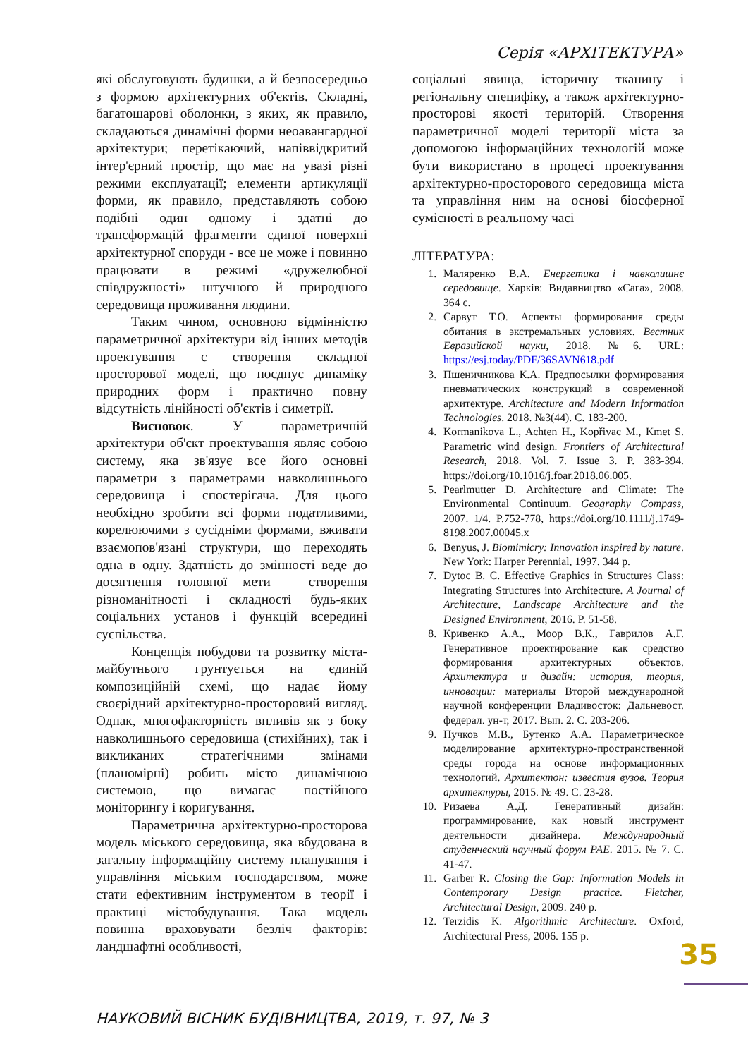Серія «АРХІТЕКТУРА»
які обслуговують будинки, а й безпосередньо з формою архітектурних об'єктів. Складні, багатошарові оболонки, з яких, як правило, складаються динамічні форми неоавангардної архітектури; перетікаючий, напіввідкритий інтер'єрний простір, що має на увазі різні режими експлуатації; елементи артикуляції форми, як правило, представляють собою подібні один одному і здатні до трансформацій фрагменти єдиної поверхні архітектурної споруди - все це може і повинно працювати в режимі «дружелюбної співдружності» штучного й природного середовища проживання людини.
Таким чином, основною відмінністю параметричної архітектури від інших методів проектування є створення складної просторової моделі, що поєднує динаміку природних форм і практично повну відсутність лінійності об'єктів і симетрії.
Висновок. У параметричній архітектури об'єкт проектування являє собою систему, яка зв'язує все його основні параметри з параметрами навколишнього середовища і спостерігача. Для цього необхідно зробити всі форми податливими, корелюючими з сусідніми формами, вживати взаємопов'язані структури, що переходять одна в одну. Здатність до змінності веде до досягнення головної мети – створення різноманітності і складності будь-яких соціальних установ і функцій всередині суспільства.
Концепція побудови та розвитку міста-майбутнього грунтується на єдиній композиційній схемі, що надає йому своєрідний архітектурно-просторовий вигляд. Однак, многофакторність впливів як з боку навколишнього середовища (стихійних), так і викликаних стратегічними змінами (планомірні) робить місто динамічною системою, що вимагає постійного моніторингу і коригування.
Параметрична архітектурно-просторова модель міського середовища, яка вбудована в загальну інформаційну систему планування і управління міським господарством, може стати ефективним інструментом в теорії і практиці містобудування. Така модель повинна враховувати безліч факторів: ландшафтні особливості,
соціальні явища, історичну тканину і регіональну специфіку, а також архітектурно-просторові якості територій. Створення параметричної моделі території міста за допомогою інформаційних технологій може бути використано в процесі проектування архітектурно-просторового середовища міста та управління ним на основі біосферної сумісності в реальному часі
ЛІТЕРАТУРА:
1. Маляренко В.А. Енергетика і навколишнє середовище. Харків: Видавництво «Сага», 2008. 364 с.
2. Сарвут Т.О. Аспекты формирования среды обитания в экстремальных условиях. Вестник Евразийской науки, 2018. №6. URL: https://esj.today/PDF/36SAVN618.pdf
3. Пшеничникова К.А. Предпосылки формирования пневматических конструкций в современной архитектуре. Architecture and Modern Information Technologies. 2018. №3(44). С. 183-200.
4. Kormanikova L., Achten H., Kopřivac M., Kmet S. Parametric wind design. Frontiers of Architectural Research, 2018. Vol. 7. Issue 3. P. 383-394. https://doi.org/10.1016/j.foar.2018.06.005.
5. Pearlmutter D. Architecture and Climate: The Environmental Continuum. Geography Compass, 2007. 1/4. P.752-778, https://doi.org/10.1111/j.1749-8198.2007.00045.x
6. Benyus, J. Biomimicry: Innovation inspired by nature. New York: Harper Perennial, 1997. 344 p.
7. Dytoc B. C. Effective Graphics in Structures Class: Integrating Structures into Architecture. A Journal of Architecture, Landscape Architecture and the Designed Environment, 2016. P. 51-58.
8. Кривенко А.А., Моор В.К., Гаврилов А.Г. Генеративное проектирование как средство формирования архитектурных объектов. Архитектура и дизайн: история, теория, инновации: материалы Второй международной научной конференции Владивосток: Дальневост. федерал. ун-т, 2017. Вып. 2. С. 203-206.
9. Пучков М.В., Бутенко А.А. Параметрическое моделирование архитектурно-пространственной среды города на основе информационных технологий. Архитектон: известия вузов. Теория архитектуры, 2015. № 49. С. 23-28.
10. Ризаева А.Д. Генеративный дизайн: программирование, как новый инструмент деятельности дизайнера. Международный студенческий научный форум РАЕ. 2015. № 7. С. 41-47.
11. Garber R. Closing the Gap: Information Models in Contemporary Design practice. Fletcher, Architectural Design, 2009. 240 p.
12. Terzidis K. Algorithmic Architecture. Oxford, Architectural Press, 2006. 155 p.
35
НАУКОВИЙ ВІСНИК БУДІВНИЦТВА, 2019, т. 97, № 3